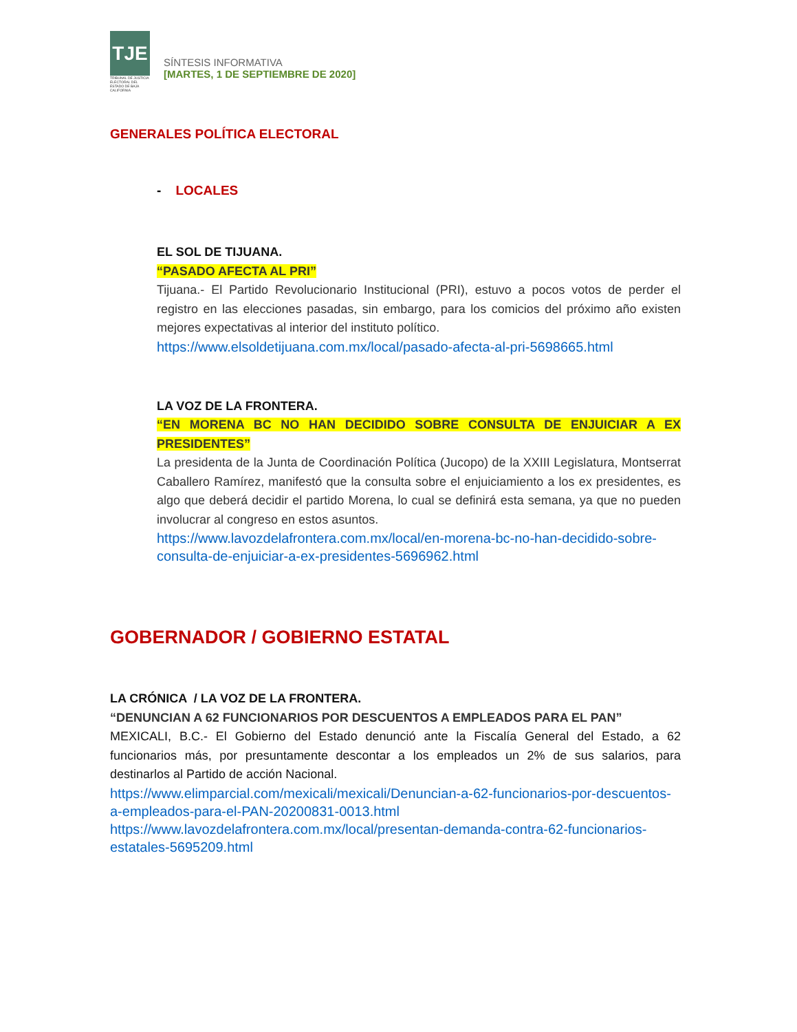TJE
TRIBUNAL DE JUSTICIA ELECTORAL DEL ESTADO DE BAJA CALIFORNIA
SÍNTESIS INFORMATIVA
[MARTES, 1 DE SEPTIEMBRE DE 2020]
GENERALES POLÍTICA ELECTORAL
- LOCALES
EL SOL DE TIJUANA.
“PASADO AFECTA AL PRI”
Tijuana.- El Partido Revolucionario Institucional (PRI), estuvo a pocos votos de perder el registro en las elecciones pasadas, sin embargo, para los comicios del próximo año existen mejores expectativas al interior del instituto político.
https://www.elsoldetijuana.com.mx/local/pasado-afecta-al-pri-5698665.html
LA VOZ DE LA FRONTERA.
“EN MORENA BC NO HAN DECIDIDO SOBRE CONSULTA DE ENJUICIAR A EX PRESIDENTES”
La presidenta de la Junta de Coordinación Política (Jucopo) de la XXIII Legislatura, Montserrat Caballero Ramírez, manifestó que la consulta sobre el enjuiciamiento a los ex presidentes, es algo que deberá decidir el partido Morena, lo cual se definirá esta semana, ya que no pueden involucrar al congreso en estos asuntos.
https://www.lavozdelafrontera.com.mx/local/en-morena-bc-no-han-decidido-sobre-consulta-de-enjuiciar-a-ex-presidentes-5696962.html
GOBERNADOR / GOBIERNO ESTATAL
LA CRÓNICA / LA VOZ DE LA FRONTERA.
“DENUNCIAN A 62 FUNCIONARIOS POR DESCUENTOS A EMPLEADOS PARA EL PAN”
MEXICALI, B.C.- El Gobierno del Estado denunció ante la Fiscalía General del Estado, a 62 funcionarios más, por presuntamente descontar a los empleados un 2% de sus salarios, para destinarlos al Partido de acción Nacional.
https://www.elimparcial.com/mexicali/mexicali/Denuncian-a-62-funcionarios-por-descuentos-a-empleados-para-el-PAN-20200831-0013.html
https://www.lavozdelafrontera.com.mx/local/presentan-demanda-contra-62-funcionarios-estatales-5695209.html